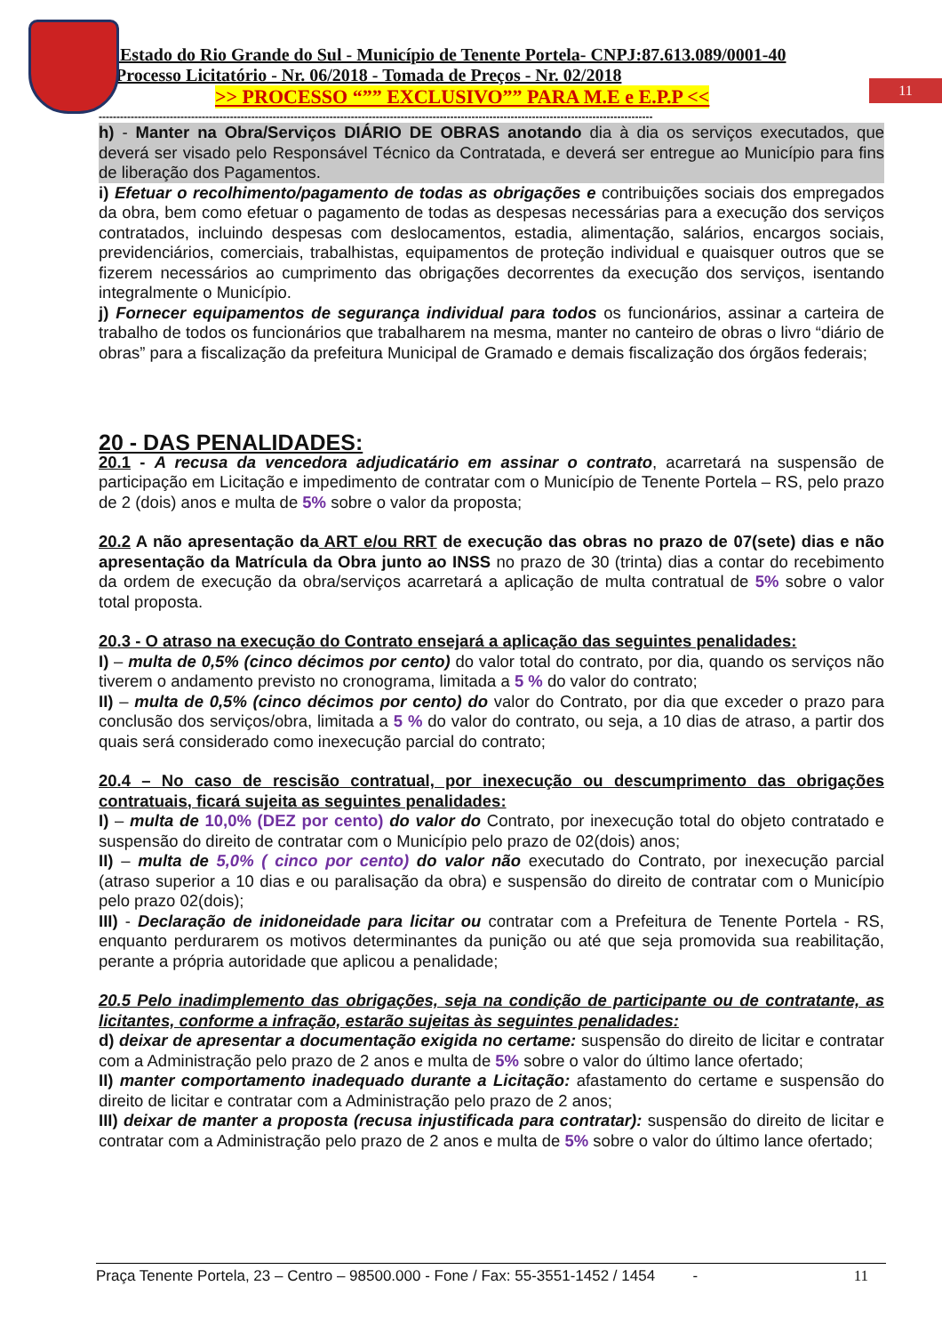11
Estado do Rio Grande do Sul - Município de Tenente Portela- CNPJ:87.613.089/0001-40
Processo Licitatório - Nr. 06/2018 - Tomada de Preços - Nr. 02/2018
>> PROCESSO “”” EXCLUSIVO”” PARA M.E e E.P.P <<
------------------------------------------------------------------------------------------------------------------------------------------------------------
h) - Manter na Obra/Serviços DIÁRIO DE OBRAS anotando dia à dia os serviços executados, que deverá ser visado pelo Responsável Técnico da Contratada, e deverá ser entregue ao Município para fins de liberação dos Pagamentos.
i) Efetuar o recolhimento/pagamento de todas as obrigações e contribuições sociais dos empregados da obra, bem como efetuar o pagamento de todas as despesas necessárias para a execução dos serviços contratados, incluindo despesas com deslocamentos, estadia, alimentação, salários, encargos sociais, previdenciários, comerciais, trabalhistas, equipamentos de proteção individual e quaisquer outros que se fizerem necessários ao cumprimento das obrigações decorrentes da execução dos serviços, isentando integralmente o Município.
j) Fornecer equipamentos de segurança individual para todos os funcionários, assinar a carteira de trabalho de todos os funcionários que trabalharem na mesma, manter no canteiro de obras o livro “diário de obras” para a fiscalização da prefeitura Municipal de Gramado e demais fiscalização dos órgãos federais;
20 - DAS PENALIDADES:
20.1 - A recusa da vencedora adjudicatário em assinar o contrato, acarretará na suspensão de participação em Licitação e impedimento de contratar com o Município de Tenente Portela – RS, pelo prazo de 2 (dois) anos e multa de 5% sobre o valor da proposta;
20.2 A não apresentação da ART e/ou RRT de execução das obras no prazo de 07(sete) dias e não apresentação da Matrícula da Obra junto ao INSS no prazo de 30 (trinta) dias a contar do recebimento da ordem de execução da obra/serviços acarretará a aplicação de multa contratual de 5% sobre o valor total proposta.
20.3 - O atraso na execução do Contrato ensejará a aplicação das seguintes penalidades:
I) – multa de 0,5% (cinco décimos por cento) do valor total do contrato, por dia, quando os serviços não tiverem o andamento previsto no cronograma, limitada a 5 % do valor do contrato;
II) – multa de 0,5% (cinco décimos por cento) do valor do Contrato, por dia que exceder o prazo para conclusão dos serviços/obra, limitada a 5 % do valor do contrato, ou seja, a 10 dias de atraso, a partir dos quais será considerado como inexecução parcial do contrato;
20.4 – No caso de rescisão contratual, por inexecução ou descumprimento das obrigações contratuais, ficará sujeita as seguintes penalidades:
I) – multa de 10,0% (DEZ por cento) do valor do Contrato, por inexecução total do objeto contratado e suspensão do direito de contratar com o Município pelo prazo de 02(dois) anos;
II) – multa de 5,0% ( cinco por cento) do valor não executado do Contrato, por inexecução parcial (atraso superior a 10 dias e ou paralisação da obra) e suspensão do direito de contratar com o Município pelo prazo 02(dois);
III) - Declaração de inidoneidade para licitar ou contratar com a Prefeitura de Tenente Portela - RS, enquanto perdurarem os motivos determinantes da punição ou até que seja promovida sua reabilitação, perante a própria autoridade que aplicou a penalidade;
20.5 Pelo inadimplemento das obrigações, seja na condição de participante ou de contratante, as licitantes, conforme a infração, estarão sujeitas às seguintes penalidades:
d) deixar de apresentar a documentação exigida no certame: suspensão do direito de licitar e contratar com a Administração pelo prazo de 2 anos e multa de 5% sobre o valor do último lance ofertado;
II) manter comportamento inadequado durante a Licitação: afastamento do certame e suspensão do direito de licitar e contratar com a Administração pelo prazo de 2 anos;
III) deixar de manter a proposta (recusa injustificada para contratar): suspensão do direito de licitar e contratar com a Administração pelo prazo de 2 anos e multa de 5% sobre o valor do último lance ofertado;
Praça Tenente Portela, 23 – Centro – 98500.000 - Fone / Fax: 55-3551-1452 / 1454 - 11